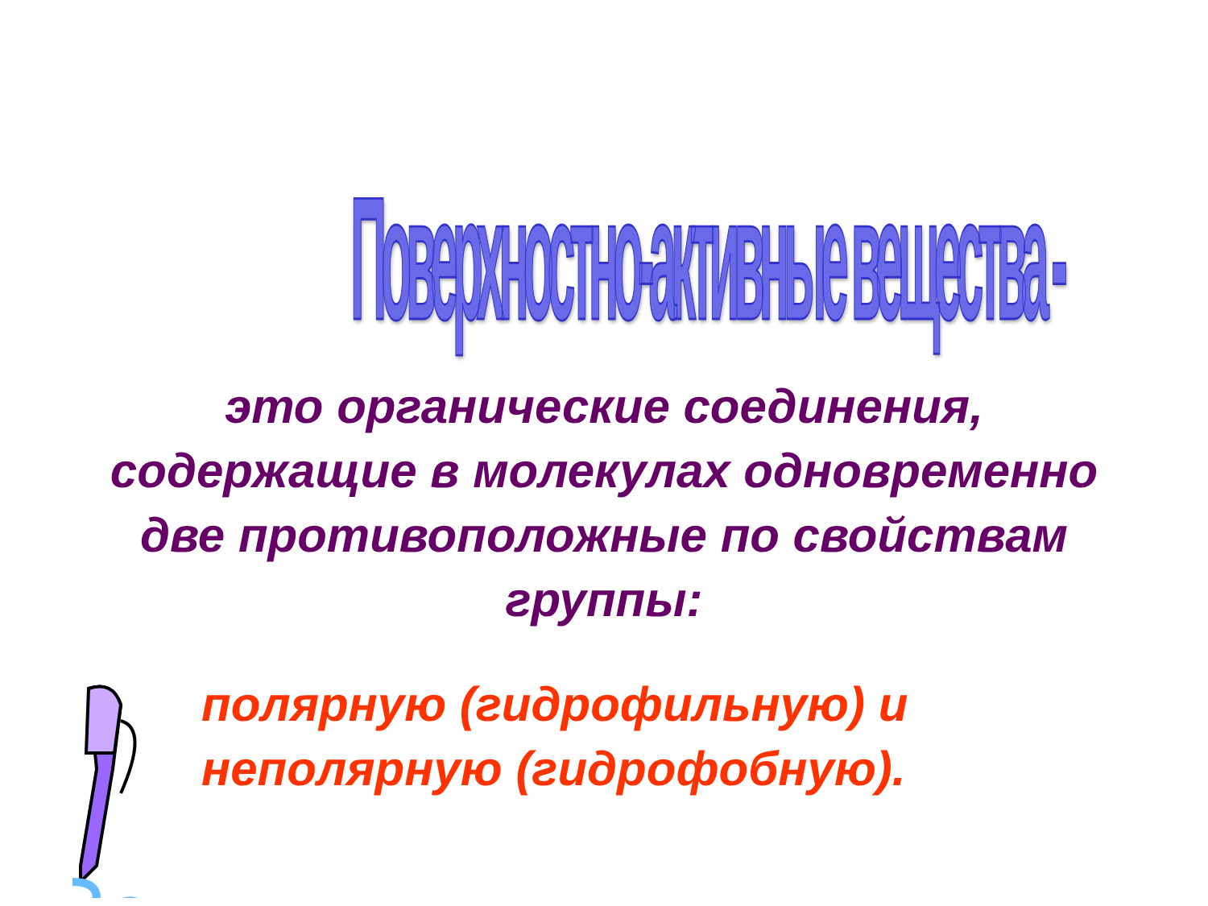Поверхностно-активные вещества -
это органические соединения,
содержащие в молекулах одновременно
две противоположные по свойствам
группы:
полярную (гидрофильную) и
неполярную (гидрофобную).